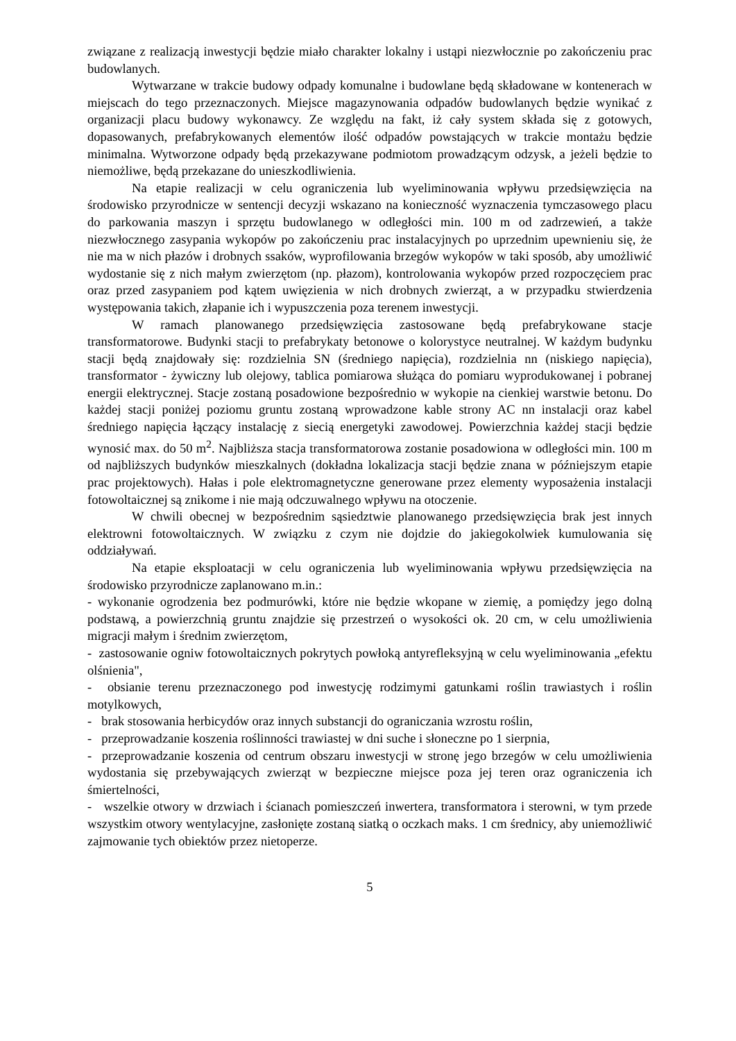związane z realizacją inwestycji będzie miało charakter lokalny i ustąpi niezwłocznie po zakończeniu prac budowlanych.
Wytwarzane w trakcie budowy odpady komunalne i budowlane będą składowane w kontenerach w miejscach do tego przeznaczonych. Miejsce magazynowania odpadów budowlanych będzie wynikać z organizacji placu budowy wykonawcy. Ze względu na fakt, iż cały system składa się z gotowych, dopasowanych, prefabrykowanych elementów ilość odpadów powstających w trakcie montażu będzie minimalna. Wytworzone odpady będą przekazywane podmiotom prowadzącym odzysk, a jeżeli będzie to niemożliwe, będą przekazane do unieszkodliwienia.
Na etapie realizacji w celu ograniczenia lub wyeliminowania wpływu przedsięwzięcia na środowisko przyrodnicze w sentencji decyzji wskazano na konieczność wyznaczenia tymczasowego placu do parkowania maszyn i sprzętu budowlanego w odległości min. 100 m od zadrzewień, a także niezwłocznego zasypania wykopów po zakończeniu prac instalacyjnych po uprzednim upewnieniu się, że nie ma w nich płazów i drobnych ssaków, wyprofilowania brzegów wykopów w taki sposób, aby umożliwić wydostanie się z nich małym zwierzętom (np. płazom), kontrolowania wykopów przed rozpoczęciem prac oraz przed zasypaniem pod kątem uwięzienia w nich drobnych zwierząt, a w przypadku stwierdzenia występowania takich, złapanie ich i wypuszczenia poza terenem inwestycji.
W ramach planowanego przedsięwzięcia zastosowane będą prefabrykowane stacje transformatorowe. Budynki stacji to prefabrykaty betonowe o kolorystyce neutralnej. W każdym budynku stacji będą znajdowały się: rozdzielnia SN (średniego napięcia), rozdzielnia nn (niskiego napięcia), transformator - żywiczny lub olejowy, tablica pomiarowa służąca do pomiaru wyprodukowanej i pobranej energii elektrycznej. Stacje zostaną posadowione bezpośrednio w wykopie na cienkiej warstwie betonu. Do każdej stacji poniżej poziomu gruntu zostaną wprowadzone kable strony AC nn instalacji oraz kabel średniego napięcia łączący instalację z siecią energetyki zawodowej. Powierzchnia każdej stacji będzie wynosić max. do 50 m<sup>2</sup>. Najbliższa stacja transformatorowa zostanie posadowiona w odległości min. 100 m od najbliższych budynków mieszkalnych (dokładna lokalizacja stacji będzie znana w późniejszym etapie prac projektowych). Hałas i pole elektromagnetyczne generowane przez elementy wyposażenia instalacji fotowoltaicznej są znikome i nie mają odczuwalnego wpływu na otoczenie.
W chwili obecnej w bezpośrednim sąsiedztwie planowanego przedsięwzięcia brak jest innych elektrowni fotowoltaicznych. W związku z czym nie dojdzie do jakiegokolwiek kumulowania się oddziaływań.
Na etapie eksploatacji w celu ograniczenia lub wyeliminowania wpływu przedsięwzięcia na środowisko przyrodnicze zaplanowano m.in.:
- wykonanie ogrodzenia bez podmurówki, które nie będzie wkopane w ziemię, a pomiędzy jego dolną podstawą, a powierzchnią gruntu znajdzie się przestrzeń o wysokości ok. 20 cm, w celu umożliwienia migracji małym i średnim zwierzętom,
- zastosowanie ogniw fotowoltaicznych pokrytych powłoką antyrefleksyjną w celu wyeliminowania „efektu olśnienia",
- obsianie terenu przeznaczonego pod inwestycję rodzimymi gatunkami roślin trawiastych i roślin motylkowych,
- brak stosowania herbicydów oraz innych substancji do ograniczania wzrostu roślin,
- przeprowadzanie koszenia roślinności trawiastej w dni suche i słoneczne po 1 sierpnia,
- przeprowadzanie koszenia od centrum obszaru inwestycji w stronę jego brzegów w celu umożliwienia wydostania się przebywających zwierząt w bezpieczne miejsce poza jej teren oraz ograniczenia ich śmiertelności,
- wszelkie otwory w drzwiach i ścianach pomieszczeń inwertera, transformatora i sterowni, w tym przede wszystkim otwory wentylacyjne, zasłonięte zostaną siatką o oczkach maks. 1 cm średnicy, aby uniemożliwić zajmowanie tych obiektów przez nietoperze.
5